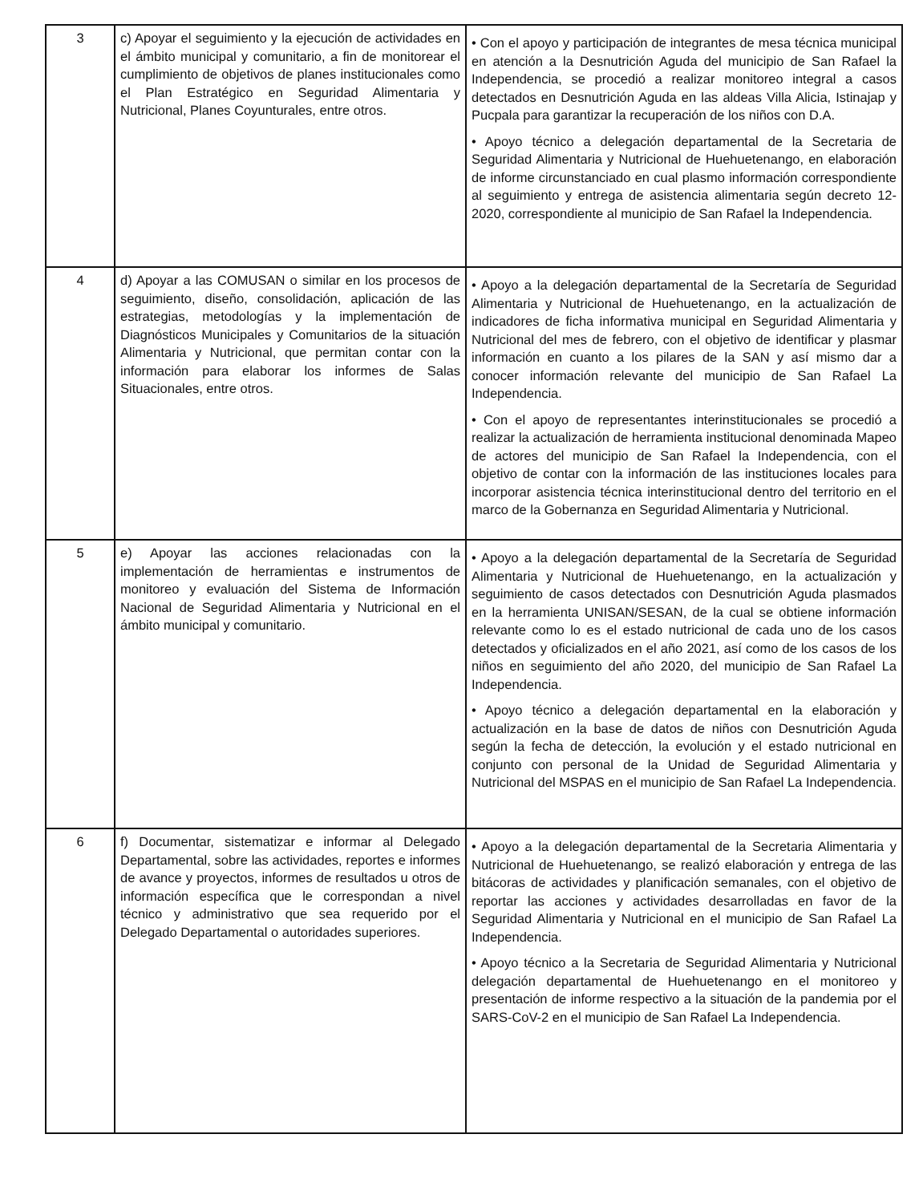| 3 | c) Apoyar el seguimiento y la ejecución de actividades en el ámbito municipal y comunitario, a fin de monitorear el cumplimiento de objetivos de planes institucionales como el Plan Estratégico en Seguridad Alimentaria y Nutricional, Planes Coyunturales, entre otros. | • Con el apoyo y participación de integrantes de mesa técnica municipal en atención a la Desnutrición Aguda del municipio de San Rafael la Independencia, se procedió a realizar monitoreo integral a casos detectados en Desnutrición Aguda en las aldeas Villa Alicia, Istinajap y Pucpala para garantizar la recuperación de los niños con D.A. • Apoyo técnico a delegación departamental de la Secretaria de Seguridad Alimentaria y Nutricional de Huehuetenango, en elaboración de informe circunstanciado en cual plasmo información correspondiente al seguimiento y entrega de asistencia alimentaria según decreto 12-2020, correspondiente al municipio de San Rafael la Independencia. |
| 4 | d) Apoyar a las COMUSAN o similar en los procesos de seguimiento, diseño, consolidación, aplicación de las estrategias, metodologías y la implementación de Diagnósticos Municipales y Comunitarios de la situación Alimentaria y Nutricional, que permitan contar con la información para elaborar los informes de Salas Situacionales, entre otros. | • Apoyo a la delegación departamental de la Secretaría de Seguridad Alimentaria y Nutricional de Huehuetenango, en la actualización de indicadores de ficha informativa municipal en Seguridad Alimentaria y Nutricional del mes de febrero, con el objetivo de identificar y plasmar información en cuanto a los pilares de la SAN y así mismo dar a conocer información relevante del municipio de San Rafael La Independencia. • Con el apoyo de representantes interinstitucionales se procedió a realizar la actualización de herramienta institucional denominada Mapeo de actores del municipio de San Rafael la Independencia, con el objetivo de contar con la información de las instituciones locales para incorporar asistencia técnica interinstitucional dentro del territorio en el marco de la Gobernanza en Seguridad Alimentaria y Nutricional. |
| 5 | e) Apoyar las acciones relacionadas con la implementación de herramientas e instrumentos de monitoreo y evaluación del Sistema de Información Nacional de Seguridad Alimentaria y Nutricional en el ámbito municipal y comunitario. | • Apoyo a la delegación departamental de la Secretaría de Seguridad Alimentaria y Nutricional de Huehuetenango, en la actualización y seguimiento de casos detectados con Desnutrición Aguda plasmados en la herramienta UNISAN/SESAN, de la cual se obtiene información relevante como lo es el estado nutricional de cada uno de los casos detectados y oficializados en el año 2021, así como de los casos de los niños en seguimiento del año 2020, del municipio de San Rafael La Independencia. • Apoyo técnico a delegación departamental en la elaboración y actualización en la base de datos de niños con Desnutrición Aguda según la fecha de detección, la evolución y el estado nutricional en conjunto con personal de la Unidad de Seguridad Alimentaria y Nutricional del MSPAS en el municipio de San Rafael La Independencia. |
| 6 | f) Documentar, sistematizar e informar al Delegado Departamental, sobre las actividades, reportes e informes de avance y proyectos, informes de resultados u otros de información específica que le correspondan a nivel técnico y administrativo que sea requerido por el Delegado Departamental o autoridades superiores. | • Apoyo a la delegación departamental de la Secretaria Alimentaria y Nutricional de Huehuetenango, se realizó elaboración y entrega de las bitácoras de actividades y planificación semanales, con el objetivo de reportar las acciones y actividades desarrolladas en favor de la Seguridad Alimentaria y Nutricional en el municipio de San Rafael La Independencia. • Apoyo técnico a la Secretaria de Seguridad Alimentaria y Nutricional delegación departamental de Huehuetenango en el monitoreo y presentación de informe respectivo a la situación de la pandemia por el SARS-CoV-2 en el municipio de San Rafael La Independencia. |